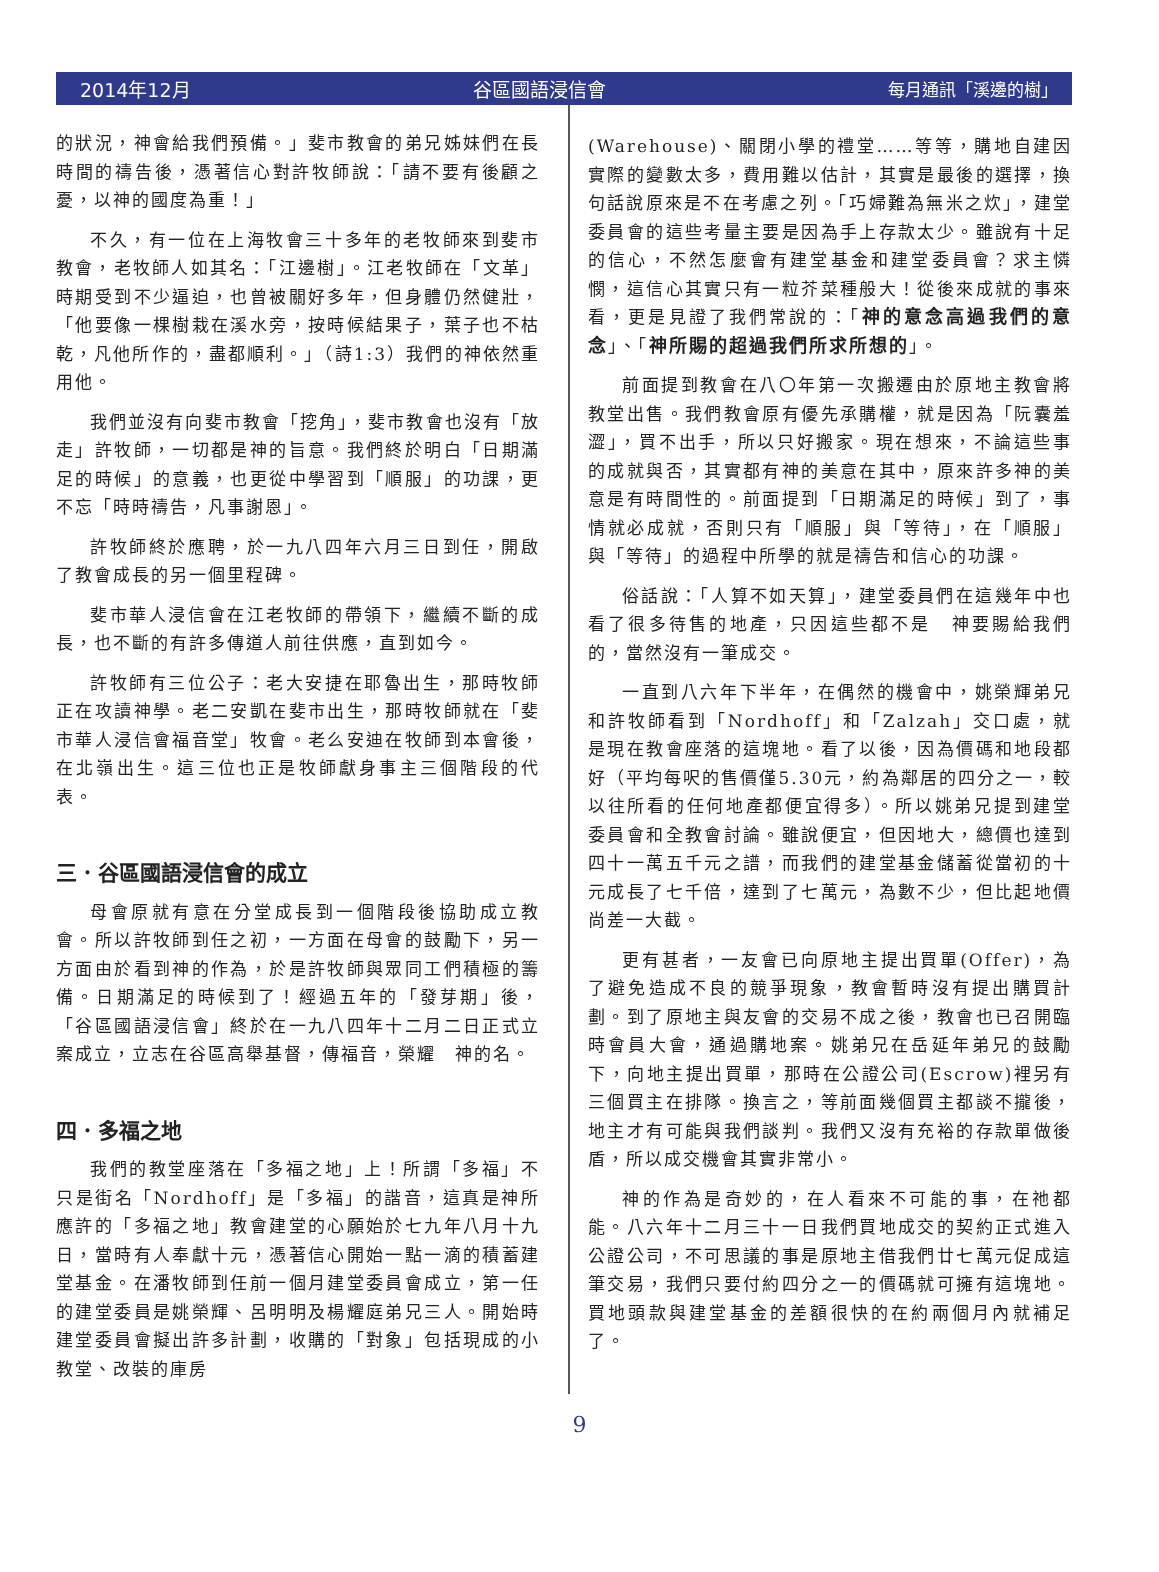2014年12月 谷區國語浸信會 每月通訊「溪邊的樹」
的狀況，神會給我們預備。」斐市教會的弟兄姊妹們在長時間的禱告後，憑著信心對許牧師說：「請不要有後顧之憂，以神的國度為重！」
不久，有一位在上海牧會三十多年的老牧師來到斐市教會，老牧師人如其名：「江邊樹」。江老牧師在「文革」時期受到不少逼迫，也曾被關好多年，但身體仍然健壯，「他要像一棵樹栽在溪水旁，按時候結果子，葉子也不枯乾，凡他所作的，盡都順利。」（詩1:3）我們的神依然重用他。
我們並沒有向斐市教會「挖角」，斐市教會也沒有「放走」許牧師，一切都是神的旨意。我們終於明白「日期滿足的時候」的意義，也更從中學習到「順服」的功課，更不忘「時時禱告，凡事謝恩」。
許牧師終於應聘，於一九八四年六月三日到任，開啟了教會成長的另一個里程碑。
斐市華人浸信會在江老牧師的帶領下，繼續不斷的成長，也不斷的有許多傳道人前往供應，直到如今。
許牧師有三位公子：老大安捷在耶魯出生，那時牧師正在攻讀神學。老二安凱在斐市出生，那時牧師就在「斐市華人浸信會福音堂」牧會。老么安迪在牧師到本會後，在北嶺出生。這三位也正是牧師獻身事主三個階段的代表。
三．谷區國語浸信會的成立
母會原就有意在分堂成長到一個階段後協助成立教會。所以許牧師到任之初，一方面在母會的鼓勵下，另一方面由於看到神的作為，於是許牧師與眾同工們積極的籌備。日期滿足的時候到了！經過五年的「發芽期」後，「谷區國語浸信會」終於在一九八四年十二月二日正式立案成立，立志在谷區高舉基督，傳福音，榮耀　神的名。
四．多福之地
我們的教堂座落在「多福之地」上！所謂「多福」不只是街名「Nordhoff」是「多福」的諧音，這真是神所應許的「多福之地」教會建堂的心願始於七九年八月十九日，當時有人奉獻十元，憑著信心開始一點一滴的積蓄建堂基金。在潘牧師到任前一個月建堂委員會成立，第一任的建堂委員是姚榮輝、呂明明及楊耀庭弟兄三人。開始時建堂委員會擬出許多計劃，收購的「對象」包括現成的小教堂、改裝的庫房
(Warehouse)、關閉小學的禮堂……等等，購地自建因實際的變數太多，費用難以估計，其實是最後的選擇，換句話說原來是不在考慮之列。「巧婦難為無米之炊」，建堂委員會的這些考量主要是因為手上存款太少。雖說有十足的信心，不然怎麼會有建堂基金和建堂委員會？求主憐憫，這信心其實只有一粒芥菜種般大！從後來成就的事來看，更是見證了我們常說的：「神的意念高過我們的意念」、「神所賜的超過我們所求所想的」。
前面提到教會在八〇年第一次搬遷由於原地主教會將教堂出售。我們教會原有優先承購權，就是因為「阮囊羞澀」，買不出手，所以只好搬家。現在想來，不論這些事的成就與否，其實都有神的美意在其中，原來許多神的美意是有時間性的。前面提到「日期滿足的時候」到了，事情就必成就，否則只有「順服」與「等待」，在「順服」與「等待」的過程中所學的就是禱告和信心的功課。
俗話說：「人算不如天算」，建堂委員們在這幾年中也看了很多待售的地產，只因這些都不是　神要賜給我們的，當然沒有一筆成交。
一直到八六年下半年，在偶然的機會中，姚榮輝弟兄和許牧師看到「Nordhoff」和「Zalzah」交口處，就是現在教會座落的這塊地。看了以後，因為價碼和地段都好（平均每呎的售價僅5.30元，約為鄰居的四分之一，較以往所看的任何地產都便宜得多）。所以姚弟兄提到建堂委員會和全教會討論。雖說便宜，但因地大，總價也達到四十一萬五千元之譜，而我們的建堂基金儲蓄從當初的十元成長了七千倍，達到了七萬元，為數不少，但比起地價尚差一大截。
更有甚者，一友會已向原地主提出買單(Offer)，為了避免造成不良的競爭現象，教會暫時沒有提出購買計劃。到了原地主與友會的交易不成之後，教會也已召開臨時會員大會，通過購地案。姚弟兄在岳延年弟兄的鼓勵下，向地主提出買單，那時在公證公司(Escrow)裡另有三個買主在排隊。換言之，等前面幾個買主都談不攏後，地主才有可能與我們談判。我們又沒有充裕的存款單做後盾，所以成交機會其實非常小。
神的作為是奇妙的，在人看來不可能的事，在祂都能。八六年十二月三十一日我們買地成交的契約正式進入公證公司，不可思議的事是原地主借我們廿七萬元促成這筆交易，我們只要付約四分之一的價碼就可擁有這塊地。買地頭款與建堂基金的差額很快的在約兩個月內就補足了。
9